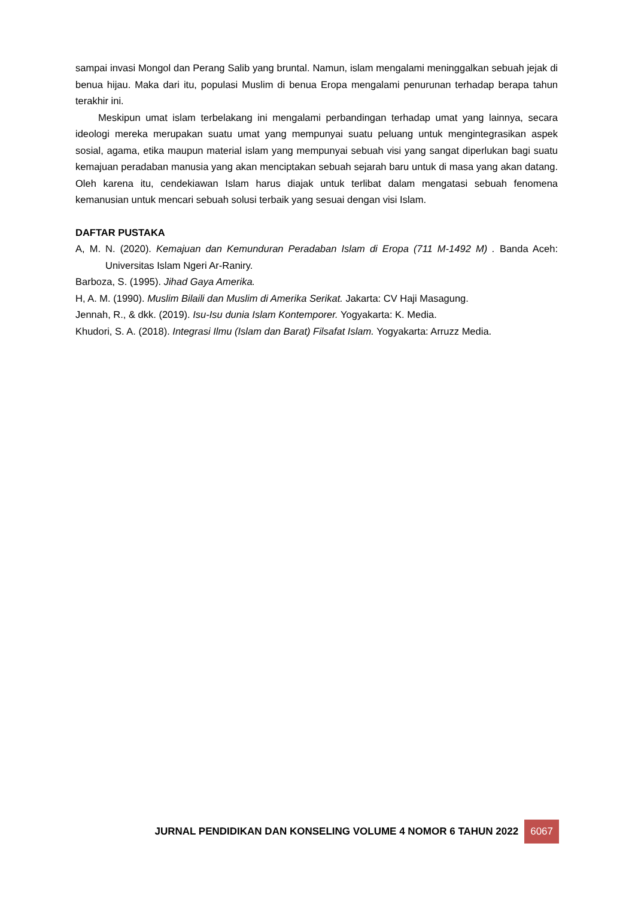sampai invasi Mongol dan Perang Salib yang bruntal. Namun, islam mengalami meninggalkan sebuah jejak di benua hijau. Maka dari itu, populasi Muslim di benua Eropa mengalami penurunan terhadap berapa tahun terakhir ini.
Meskipun umat islam terbelakang ini mengalami perbandingan terhadap umat yang lainnya, secara ideologi mereka merupakan suatu umat yang mempunyai suatu peluang untuk mengintegrasikan aspek sosial, agama, etika maupun material islam yang mempunyai sebuah visi yang sangat diperlukan bagi suatu kemajuan peradaban manusia yang akan menciptakan sebuah sejarah baru untuk di masa yang akan datang. Oleh karena itu, cendekiawan Islam harus diajak untuk terlibat dalam mengatasi sebuah fenomena kemanusian untuk mencari sebuah solusi terbaik yang sesuai dengan visi Islam.
DAFTAR PUSTAKA
A, M. N. (2020). Kemajuan dan Kemunduran Peradaban Islam di Eropa (711 M-1492 M) . Banda Aceh: Universitas Islam Ngeri Ar-Raniry.
Barboza, S. (1995). Jihad Gaya Amerika.
H, A. M. (1990). Muslim Bilaili dan Muslim di Amerika Serikat. Jakarta: CV Haji Masagung.
Jennah, R., & dkk. (2019). Isu-Isu dunia Islam Kontemporer. Yogyakarta: K. Media.
Khudori, S. A. (2018). Integrasi Ilmu (Islam dan Barat) Filsafat Islam. Yogyakarta: Arruzz Media.
JURNAL PENDIDIKAN DAN KONSELING VOLUME 4 NOMOR 6 TAHUN 2022 6067